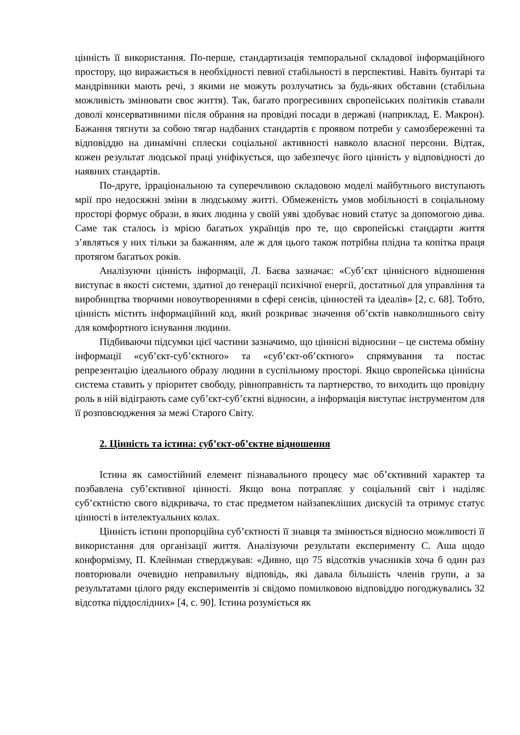цінність її використання. По-перше, стандартизація темпоральної складової інформаційного простору, що виражається в необхідності певної стабільності в перспективі. Навіть бунтарі та мандрівники мають речі, з якими не можуть розлучатись за будь-яких обставин (стабільна можливість змінювати своє життя). Так, багато прогресивних європейських політиків ставали доволі консервативними після обрання на провідні посади в державі (наприклад, Е. Макрон). Бажання тягнути за собою тягар надбаних стандартів є проявом потреби у самозбереженні та відповіддю на динамічні сплески соціальної активності навколо власної персони. Відтак, кожен результат людської праці уніфікується, що забезпечує його цінність у відповідності до наявних стандартів.
По-друге, ірраціональною та суперечливою складовою моделі майбутнього виступають мрії про недосяжні зміни в людському житті. Обмеженість умов мобільності в соціальному просторі формує образи, в яких людина у своїй уяві здобуває новий статус за допомогою дива. Саме так сталось із мрією багатьох українців про те, що європейські стандарти життя з’являться у них тільки за бажанням, але ж для цього також потрібна плідна та копітка праця протягом багатьох років.
Аналізуючи цінність інформації, Л. Баєва зазначає: «Суб’єкт ціннісного відношення виступає в якості системи, здатної до генерації психічної енергії, достатньої для управління та виробництва творчими новоутвореннями в сфері сенсів, цінностей та ідеалів» [2, с. 68]. Тобто, цінність містить інформаційний код, який розкриває значення об’єктів навколишнього світу для комфортного існування людини.
Підбиваючи підсумки цієї частини зазначимо, що ціннісні відносини – це система обміну інформації «суб’єкт-суб’єктного» та «суб’єкт-об’єктного» спрямування та постає репрезентацію ідеального образу людини в суспільному просторі. Якщо європейська ціннісна система ставить у пріоритет свободу, рівноправність та партнерство, то виходить що провідну роль в ній відіграють саме суб’єкт-суб’єктні відносин, а інформація виступає інструментом для її розповсюдження за межі Старого Світу.
2. Цінність та істина: суб’єкт-об’єктне відношення
Істина як самостійний елемент пізнавального процесу має об’єктивний характер та позбавлена суб’єктивної цінності. Якщо вона потрапляє у соціальний світ і наділяє суб’єктністю свого відкривача, то стає предметом найзапекліших дискусій та отримує статус цінності в інтелектуальних колах.
Цінність істини пропорційна суб’єктності її знавця та змінюється відносно можливості її використання для організації життя. Аналізуючи результати експерименту С. Аша щодо конформізму, П. Клейнман стверджував: «Дивно, що 75 відсотків учасників хоча б один раз повторювали очевидно неправильну відповідь, які давала більшість членів групи, а за результатами цілого ряду експериментів зі свідомо помилковою відповіддю погоджувались 32 відсотка піддослідних» [4, с. 90]. Істина розуміється як